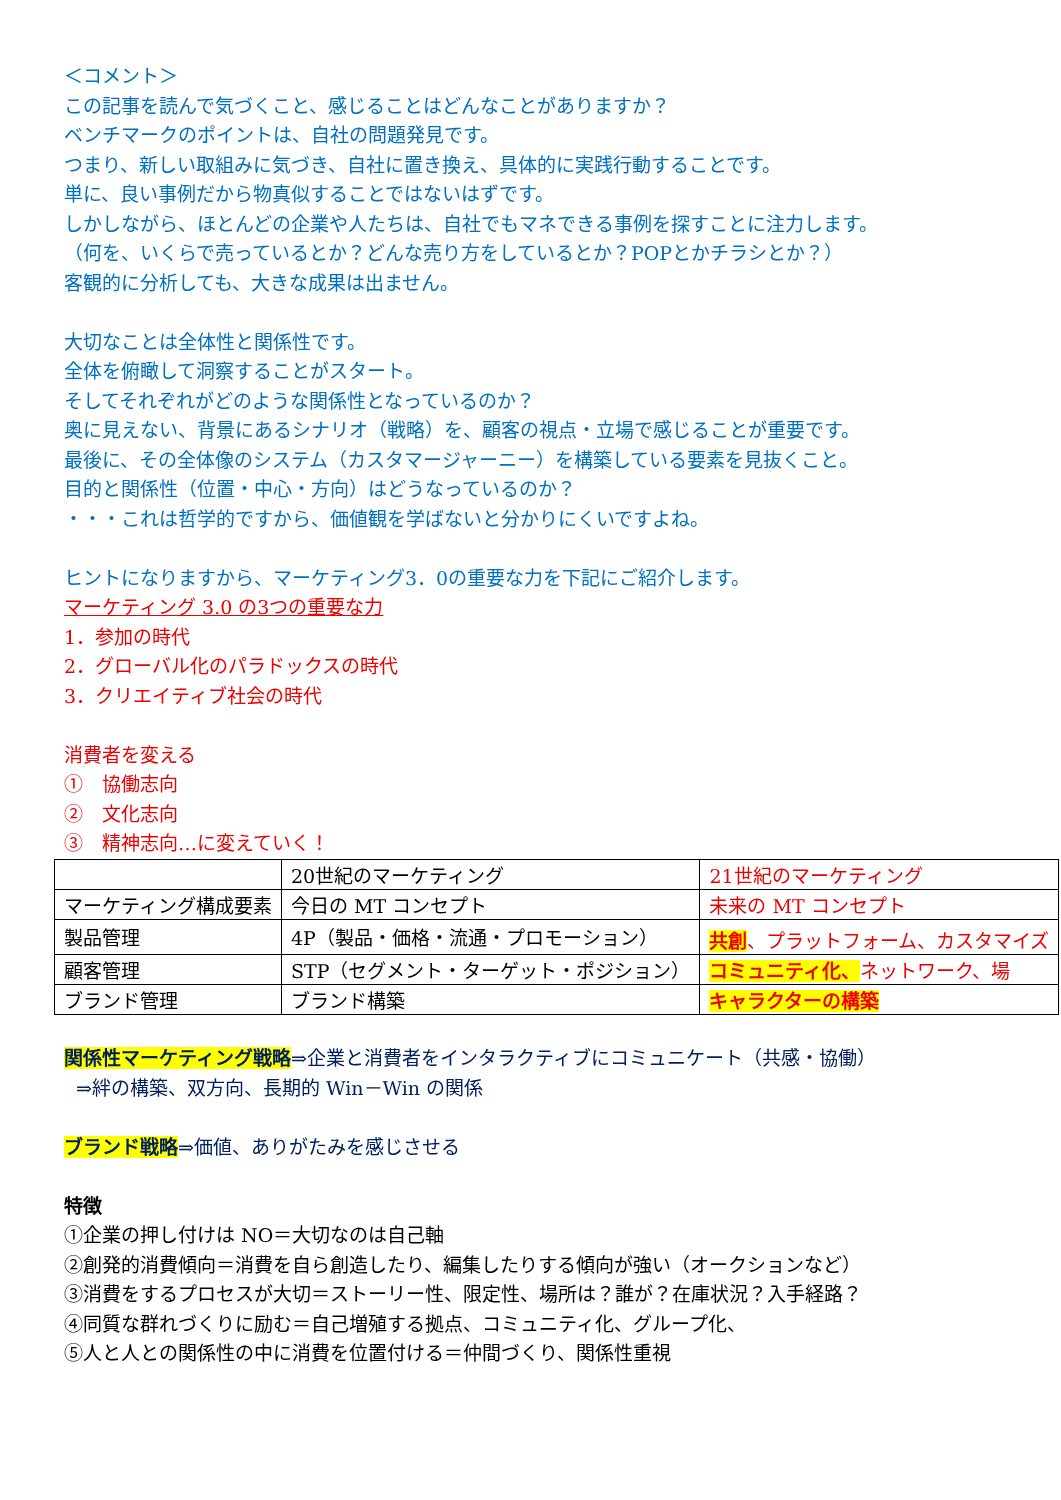＜コメント＞
この記事を読んで気づくこと、感じることはどんなことがありますか？
ベンチマークのポイントは、自社の問題発見です。
つまり、新しい取組みに気づき、自社に置き換え、具体的に実践行動することです。
単に、良い事例だから物真似することではないはずです。
しかしながら、ほとんどの企業や人たちは、自社でもマネできる事例を探すことに注力します。
（何を、いくらで売っているとか？どんな売り方をしているとか？POPとかチラシとか？）
客観的に分析しても、大きな成果は出ません。
大切なことは全体性と関係性です。
全体を俯瞰して洞察することがスタート。
そしてそれぞれがどのような関係性となっているのか？
奥に見えない、背景にあるシナリオ（戦略）を、顧客の視点・立場で感じることが重要です。
最後に、その全体像のシステム（カスタマージャーニー）を構築している要素を見抜くこと。
目的と関係性（位置・中心・方向）はどうなっているのか？
・・・これは哲学的ですから、価値観を学ばないと分かりにくいですよね。
ヒントになりますから、マーケティング3．0の重要な力を下記にご紹介します。
マーケティング 3.0 の3つの重要な力
1．参加の時代
2．グローバル化のパラドックスの時代
3．クリエイティブ社会の時代
消費者を変える
①　協働志向
②　文化志向
③　精神志向…に変えていく！
| | 20世紀のマーケティング | 21世紀のマーケティング |
| マーケティング構成要素 | 今日の MT コンセプト | 未来の MT コンセプト |
| 製品管理 | 4P（製品・価格・流通・プロモーション） | 共創 、プラットフォーム、カスタマイズ |
| 顧客管理 | STP（セグメント・ターゲット・ポジション） | コミュニティ化、 ネットワーク、場 |
| ブランド管理 | ブランド構築 | キャラクターの構築 |
関係性マーケティング戦略⇒企業と消費者をインタラクティブにコミュニケート（共感・協働）
⇒絆の構築、双方向、長期的 Win－Win の関係
ブランド戦略⇒価値、ありがたみを感じさせる
特徴
①企業の押し付けは NO＝大切なのは自己軸
②創発的消費傾向＝消費を自ら創造したり、編集したりする傾向が強い（オークションなど）
③消費をするプロセスが大切＝ストーリー性、限定性、場所は？誰が？在庫状況？入手経路？
④同質な群れづくりに励む＝自己増殖する拠点、コミュニティ化、グループ化、
⑤人と人との関係性の中に消費を位置付ける＝仲間づくり、関係性重視